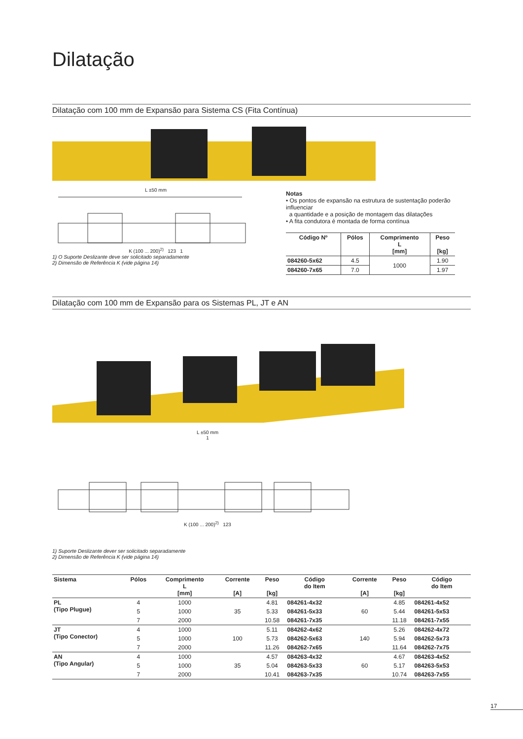Dilatação
Dilatação com 100 mm de Expansão para Sistema CS (Fita Contínua)
L ±50 mm
K (100 ... 200)<sup>2)</sup> 123 1
1) O Suporte Deslizante deve ser solicitado separadamente
2) Dimensão de Referência K (vide página 14)
Notas
• Os pontos de expansão na estrutura de sustentação poderão influenciar
a quantidade e a posição de montagem das dilatações
• A fita condutora é montada de forma contínua
| Código Nº | Pólos | Comprimento L [mm] | Peso [kg] |
| --- | --- | --- | --- |
| 084260-5x62 | 4.5 | 1000 | 1.90 |
| 084260-7x65 | 7.0 | | 1.97 |
Dilatação com 100 mm de Expansão para os Sistemas PL, JT e AN
L ±50 mm
1
K (100 ... 200)<sup>2)</sup> 123
1) Suporte Deslizante dever ser solicitado separadamente
2) Dimensão de Referência K (vide página 14)
| Sistema | Pólos | Comprimento L [mm] | Corrente [A] | Peso [kg] | Código do Item | Corrente [A] | Peso [kg] | Código do Item |
| --- | --- | --- | --- | --- | --- | --- | --- | --- |
| PL (Tipo Plugue) | 4 | 1000 | 35 | 4.81 | 084261-4x32 | 60 | 4.85 | 084261-4x52 |
| | 5 | 1000 | | 5.33 | 084261-5x33 | | 5.44 | 084261-5x53 |
| | 7 | 2000 | | 10.58 | 084261-7x35 | | 11.18 | 084261-7x55 |
| JT (Tipo Conector) | 4 | 1000 | 100 | 5.11 | 084262-4x62 | 140 | 5.26 | 084262-4x72 |
| | 5 | 1000 | | 5.73 | 084262-5x63 | | 5.94 | 084262-5x73 |
| | 7 | 2000 | | 11.26 | 084262-7x65 | | 11.64 | 084262-7x75 |
| AN (Tipo Angular) | 4 | 1000 | 35 | 4.57 | 084263-4x32 | 60 | 4.67 | 084263-4x52 |
| | 5 | 1000 | | 5.04 | 084263-5x33 | | 5.17 | 084263-5x53 |
| | 7 | 2000 | | 10.41 | 084263-7x35 | | 10.74 | 084263-7x55 |
17